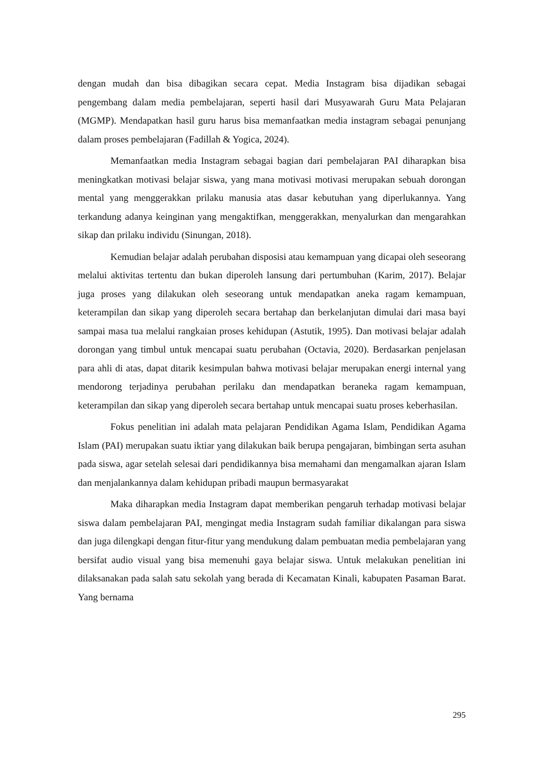dengan mudah dan bisa dibagikan secara cepat. Media Instagram bisa dijadikan sebagai pengembang dalam media pembelajaran, seperti hasil dari Musyawarah Guru Mata Pelajaran (MGMP). Mendapatkan hasil guru harus bisa memanfaatkan media instagram sebagai penunjang dalam proses pembelajaran (Fadillah & Yogica, 2024).
Memanfaatkan media Instagram sebagai bagian dari pembelajaran PAI diharapkan bisa meningkatkan motivasi belajar siswa, yang mana motivasi motivasi merupakan sebuah dorongan mental yang menggerakkan prilaku manusia atas dasar kebutuhan yang diperlukannya. Yang terkandung adanya keinginan yang mengaktifkan, menggerakkan, menyalurkan dan mengarahkan sikap dan prilaku individu (Sinungan, 2018).
Kemudian belajar adalah perubahan disposisi atau kemampuan yang dicapai oleh seseorang melalui aktivitas tertentu dan bukan diperoleh lansung dari pertumbuhan (Karim, 2017). Belajar juga proses yang dilakukan oleh seseorang untuk mendapatkan aneka ragam kemampuan, keterampilan dan sikap yang diperoleh secara bertahap dan berkelanjutan dimulai dari masa bayi sampai masa tua melalui rangkaian proses kehidupan (Astutik, 1995). Dan motivasi belajar adalah dorongan yang timbul untuk mencapai suatu perubahan (Octavia, 2020). Berdasarkan penjelasan para ahli di atas, dapat ditarik kesimpulan bahwa motivasi belajar merupakan energi internal yang mendorong terjadinya perubahan perilaku dan mendapatkan beraneka ragam kemampuan, keterampilan dan sikap yang diperoleh secara bertahap untuk mencapai suatu proses keberhasilan.
Fokus penelitian ini adalah mata pelajaran Pendidikan Agama Islam, Pendidikan Agama Islam (PAI) merupakan suatu iktiar yang dilakukan baik berupa pengajaran, bimbingan serta asuhan pada siswa, agar setelah selesai dari pendidikannya bisa memahami dan mengamalkan ajaran Islam dan menjalankannya dalam kehidupan pribadi maupun bermasyarakat
Maka diharapkan media Instagram dapat memberikan pengaruh terhadap motivasi belajar siswa dalam pembelajaran PAI, mengingat media Instagram sudah familiar dikalangan para siswa dan juga dilengkapi dengan fitur-fitur yang mendukung dalam pembuatan media pembelajaran yang bersifat audio visual yang bisa memenuhi gaya belajar siswa. Untuk melakukan penelitian ini dilaksanakan pada salah satu sekolah yang berada di Kecamatan Kinali, kabupaten Pasaman Barat. Yang bernama
295